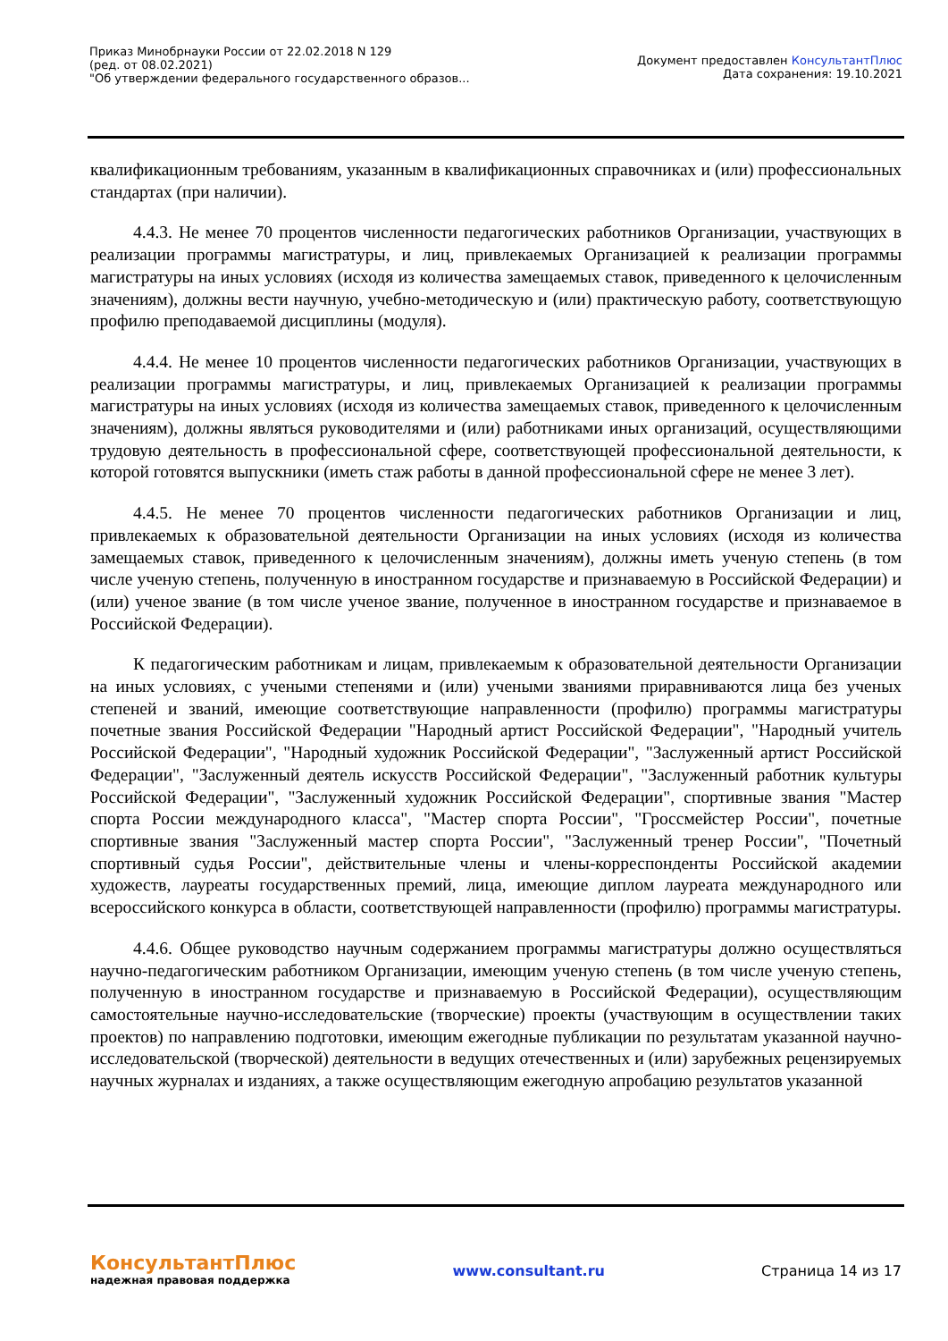Приказ Минобрнауки России от 22.02.2018 N 129
(ред. от 08.02.2021)
"Об утверждении федерального государственного образов...
Документ предоставлен КонсультантПлюс
Дата сохранения: 19.10.2021
квалификационным требованиям, указанным в квалификационных справочниках и (или) профессиональных стандартах (при наличии).
4.4.3. Не менее 70 процентов численности педагогических работников Организации, участвующих в реализации программы магистратуры, и лиц, привлекаемых Организацией к реализации программы магистратуры на иных условиях (исходя из количества замещаемых ставок, приведенного к целочисленным значениям), должны вести научную, учебно-методическую и (или) практическую работу, соответствующую профилю преподаваемой дисциплины (модуля).
4.4.4. Не менее 10 процентов численности педагогических работников Организации, участвующих в реализации программы магистратуры, и лиц, привлекаемых Организацией к реализации программы магистратуры на иных условиях (исходя из количества замещаемых ставок, приведенного к целочисленным значениям), должны являться руководителями и (или) работниками иных организаций, осуществляющими трудовую деятельность в профессиональной сфере, соответствующей профессиональной деятельности, к которой готовятся выпускники (иметь стаж работы в данной профессиональной сфере не менее 3 лет).
4.4.5. Не менее 70 процентов численности педагогических работников Организации и лиц, привлекаемых к образовательной деятельности Организации на иных условиях (исходя из количества замещаемых ставок, приведенного к целочисленным значениям), должны иметь ученую степень (в том числе ученую степень, полученную в иностранном государстве и признаваемую в Российской Федерации) и (или) ученое звание (в том числе ученое звание, полученное в иностранном государстве и признаваемое в Российской Федерации).
К педагогическим работникам и лицам, привлекаемым к образовательной деятельности Организации на иных условиях, с учеными степенями и (или) учеными званиями приравниваются лица без ученых степеней и званий, имеющие соответствующие направленности (профилю) программы магистратуры почетные звания Российской Федерации "Народный артист Российской Федерации", "Народный учитель Российской Федерации", "Народный художник Российской Федерации", "Заслуженный артист Российской Федерации", "Заслуженный деятель искусств Российской Федерации", "Заслуженный работник культуры Российской Федерации", "Заслуженный художник Российской Федерации", спортивные звания "Мастер спорта России международного класса", "Мастер спорта России", "Гроссмейстер России", почетные спортивные звания "Заслуженный мастер спорта России", "Заслуженный тренер России", "Почетный спортивный судья России", действительные члены и члены-корреспонденты Российской академии художеств, лауреаты государственных премий, лица, имеющие диплом лауреата международного или всероссийского конкурса в области, соответствующей направленности (профилю) программы магистратуры.
4.4.6. Общее руководство научным содержанием программы магистратуры должно осуществляться научно-педагогическим работником Организации, имеющим ученую степень (в том числе ученую степень, полученную в иностранном государстве и признаваемую в Российской Федерации), осуществляющим самостоятельные научно-исследовательские (творческие) проекты (участвующим в осуществлении таких проектов) по направлению подготовки, имеющим ежегодные публикации по результатам указанной научно-исследовательской (творческой) деятельности в ведущих отечественных и (или) зарубежных рецензируемых научных журналах и изданиях, а также осуществляющим ежегодную апробацию результатов указанной
КонсультантПлюс
надежная правовая поддержка
www.consultant.ru Страница 14 из 17